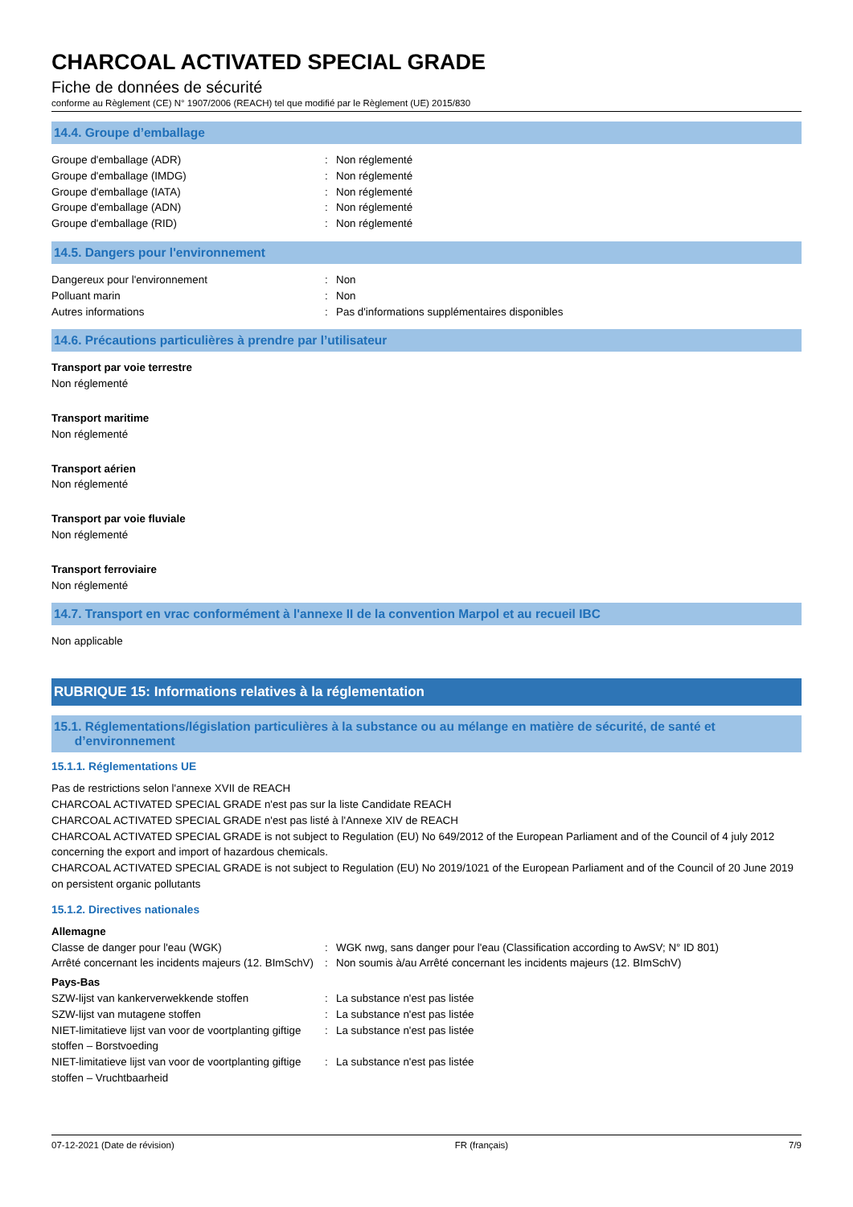CHARCOAL ACTIVATED SPECIAL GRADE
Fiche de données de sécurité
conforme au Règlement (CE) N° 1907/2006 (REACH) tel que modifié par le Règlement (UE) 2015/830
14.4. Groupe d’emballage
Groupe d'emballage (ADR): Non réglementé
Groupe d'emballage (IMDG): Non réglementé
Groupe d'emballage (IATA): Non réglementé
Groupe d'emballage (ADN): Non réglementé
Groupe d'emballage (RID): Non réglementé
14.5. Dangers pour l'environnement
Dangereux pour l'environnement: Non
Polluant marin: Non
Autres informations: Pas d'informations supplémentaires disponibles
14.6. Précautions particulières à prendre par l’utilisateur
Transport par voie terrestre
Non réglementé
Transport maritime
Non réglementé
Transport aérien
Non réglementé
Transport par voie fluviale
Non réglementé
Transport ferroviaire
Non réglementé
14.7. Transport en vrac conformément à l'annexe II de la convention Marpol et au recueil IBC
Non applicable
RUBRIQUE 15: Informations relatives à la réglementation
15.1. Réglementations/législation particulières à la substance ou au mélange en matière de sécurité, de santé et
d’environnement
15.1.1. Réglementations UE
Pas de restrictions selon l'annexe XVII de REACH
CHARCOAL ACTIVATED SPECIAL GRADE n'est pas sur la liste Candidate REACH
CHARCOAL ACTIVATED SPECIAL GRADE n'est pas listé à l'Annexe XIV de REACH
CHARCOAL ACTIVATED SPECIAL GRADE is not subject to Regulation (EU) No 649/2012 of the European Parliament and of the Council of 4 july 2012 concerning the export and import of hazardous chemicals.
CHARCOAL ACTIVATED SPECIAL GRADE is not subject to Regulation (EU) No 2019/1021 of the European Parliament and of the Council of 20 June 2019 on persistent organic pollutants
15.1.2. Directives nationales
Allemagne
Classe de danger pour l'eau (WGK): WGK nwg, sans danger pour l'eau (Classification according to AwSV; N° ID 801)
Arrêté concernant les incidents majeurs (12. BImSchV): Non soumis à/au Arrêté concernant les incidents majeurs (12. BImSchV)
Pays-Bas
SZW-lijst van kankerverwekkende stoffen: La substance n'est pas listée
SZW-lijst van mutagene stoffen: La substance n'est pas listée
NIET-limitatieve lijst van voor de voortplanting giftige stoffen – Borstvoeding: La substance n'est pas listée
NIET-limitatieve lijst van voor de voortplanting giftige stoffen – Vruchtbaarheid: La substance n'est pas listée
07-12-2021 (Date de révision) FR (français) 7/9